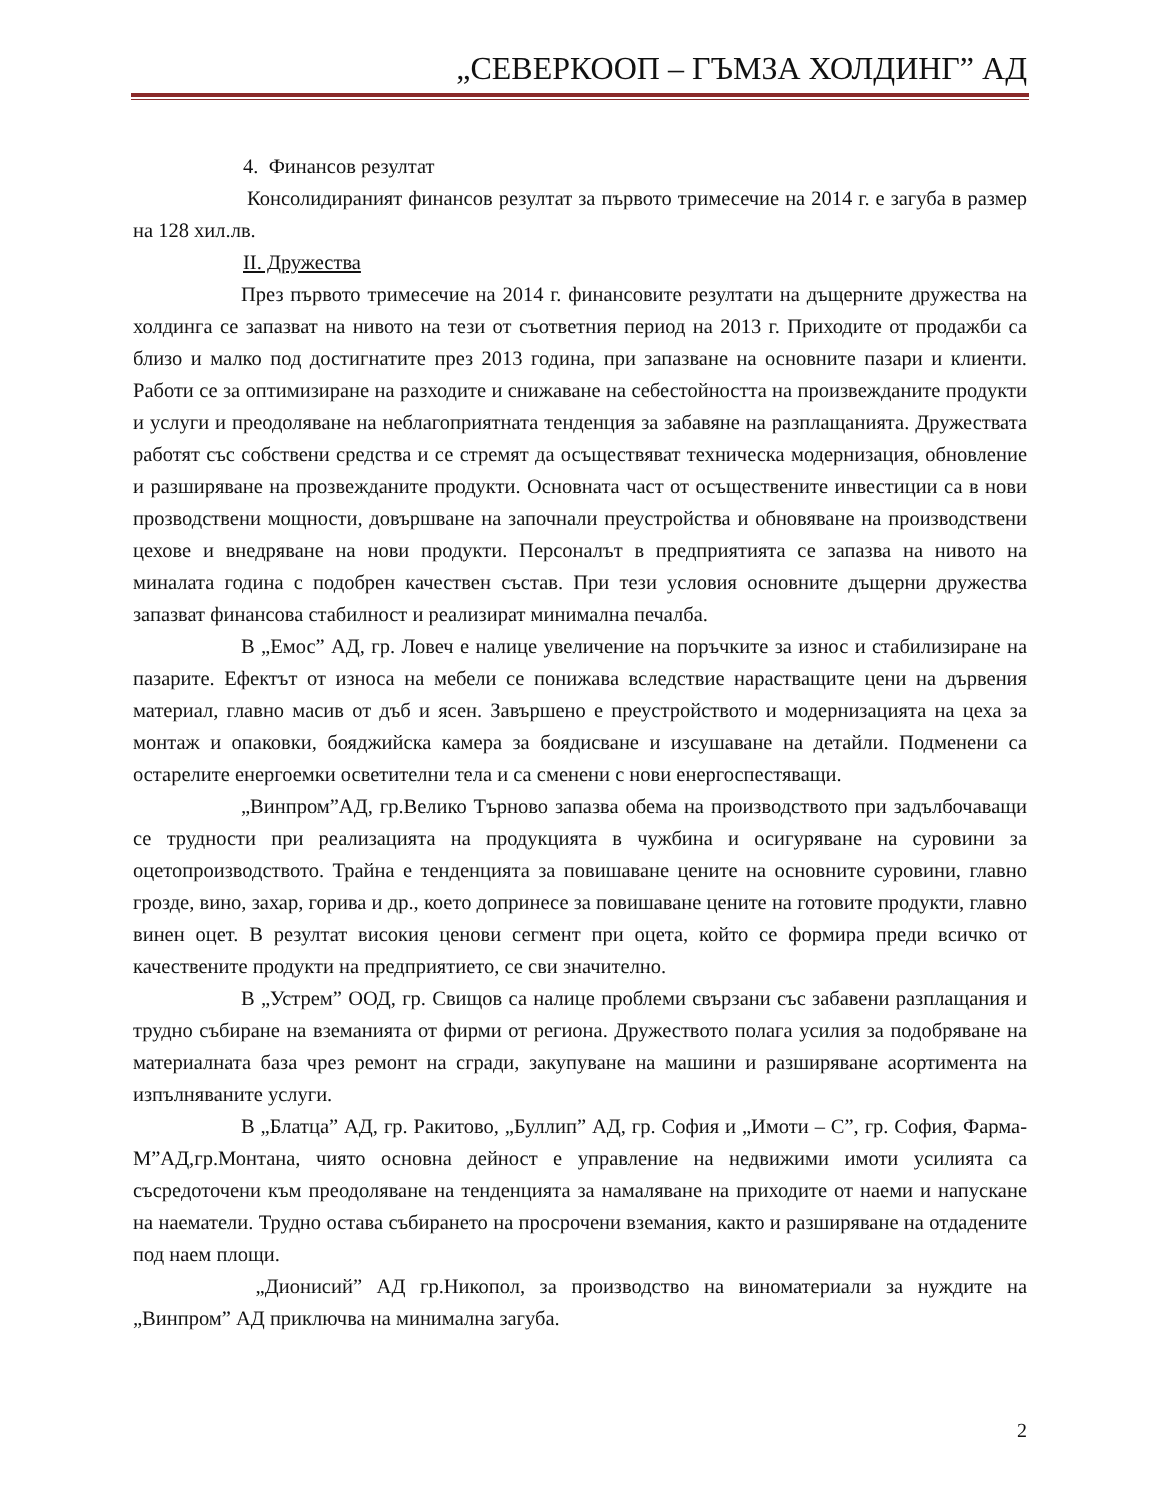„СЕВЕРКООП – ГЪМЗА ХОЛДИНГ” АД
4. Финансов резултат
Консолидираният финансов резултат за първото тримесечие на 2014 г. е загуба в размер на 128 хил.лв.
II. Дружества
През първото тримесечие на 2014 г. финансовите резултати на дъщерните дружества на холдинга се запазват на нивото на тези от съответния период на 2013 г. Приходите от продажби са близо и малко под достигнатите през 2013 година, при запазване на основните пазари и клиенти. Работи се за оптимизиране на разходите и снижаване на себестойността на произвежданите продукти и услуги и преодоляване на неблагоприятната тенденция за забавяне на разплащанията. Дружествата работят със собствени средства и се стремят да осъществяват техническа модернизация, обновление и разширяване на прозвежданите продукти. Основната част от осъществените инвестиции са в нови прозводствени мощности, довършване на започнали преустройства и обновяване на производствени цехове и внедряване на нови продукти. Персоналът в предприятията се запазва на нивото на миналата година с подобрен качествен състав. При тези условия основните дъщерни дружества запазват финансова стабилност и реализират минимална печалба.
В „Емос” АД, гр. Ловеч е налице увеличение на поръчките за износ и стабилизиране на пазарите. Ефектът от износа на мебели се понижава вследствие нарастващите цени на дървения материал, главно масив от дъб и ясен. Завършено е преустройството и модернизацията на цеха за монтаж и опаковки, бояджийска камера за боядисване и изсушаване на детайли. Подменени са остарелите енергоемки осветителни тела и са сменени с нови енергоспестяващи.
„Винпром”АД, гр.Велико Търново запазва обема на производството при задълбочаващи се трудности при реализацията на продукцията в чужбина и осигуряване на суровини за оцетопроизводството. Трайна е тенденцията за повишаване цените на основните суровини, главно грозде, вино, захар, горива и др., което допринесе за повишаване цените на готовите продукти, главно винен оцет. В резултат високия ценови сегмент при оцета, който се формира преди всичко от качествените продукти на предприятието, се сви значително.
В „Устрем” ООД, гр. Свищов са налице проблеми свързани със забавени разплащания и трудно събиране на вземанията от фирми от региона. Дружеството полага усилия за подобряване на материалната база чрез ремонт на сгради, закупуване на машини и разширяване асортимента на изпълняваните услуги.
В „Блатца” АД, гр. Ракитово, „Буллип” АД, гр. София и „Имоти – С”, гр. София, Фарма-М”АД,гр.Монтана, чиято основна дейност е управление на недвижими имоти усилията са съсредоточени към преодоляване на тенденцията за намаляване на приходите от наеми и напускане на наематели. Трудно остава събирането на просрочени вземания, както и разширяване на отдадените под наем площи.
„Дионисий” АД гр.Никопол, за производство на виноматериали за нуждите на „Винпром” АД приключва на минимална загуба.
2